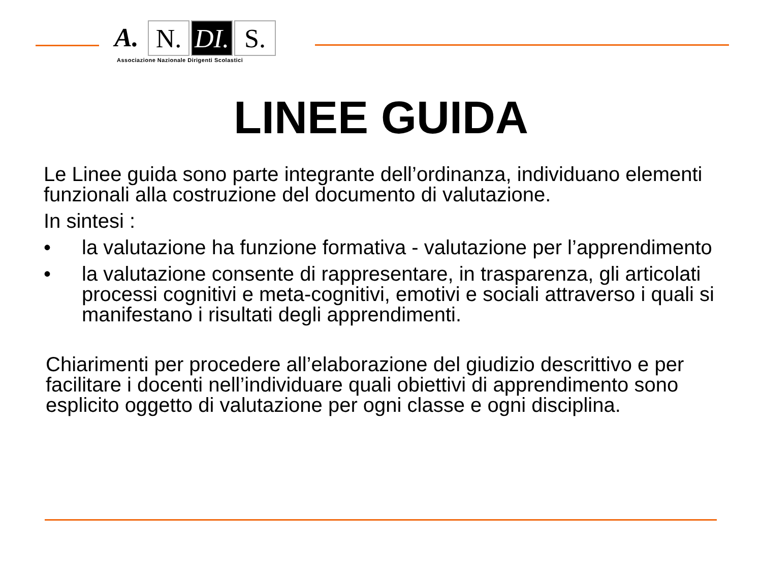A. N. DI.
S.
Associazione Nazionale Dirigenti Scolastici
LINEE GUIDA
Le Linee guida sono parte integrante dell’ordinanza, individuano elementi funzionali alla costruzione del documento di valutazione.
In sintesi :
• la valutazione ha funzione formativa - valutazione per l’apprendimento
• la valutazione consente di rappresentare, in trasparenza, gli articolati processi cognitivi e meta-cognitivi, emotivi e sociali attraverso i quali si manifestano i risultati degli apprendimenti.
Chiarimenti per procedere all’elaborazione del giudizio descrittivo e per facilitare i docenti nell’individuare quali obiettivi di apprendimento sono esplicito oggetto di valutazione per ogni classe e ogni disciplina.